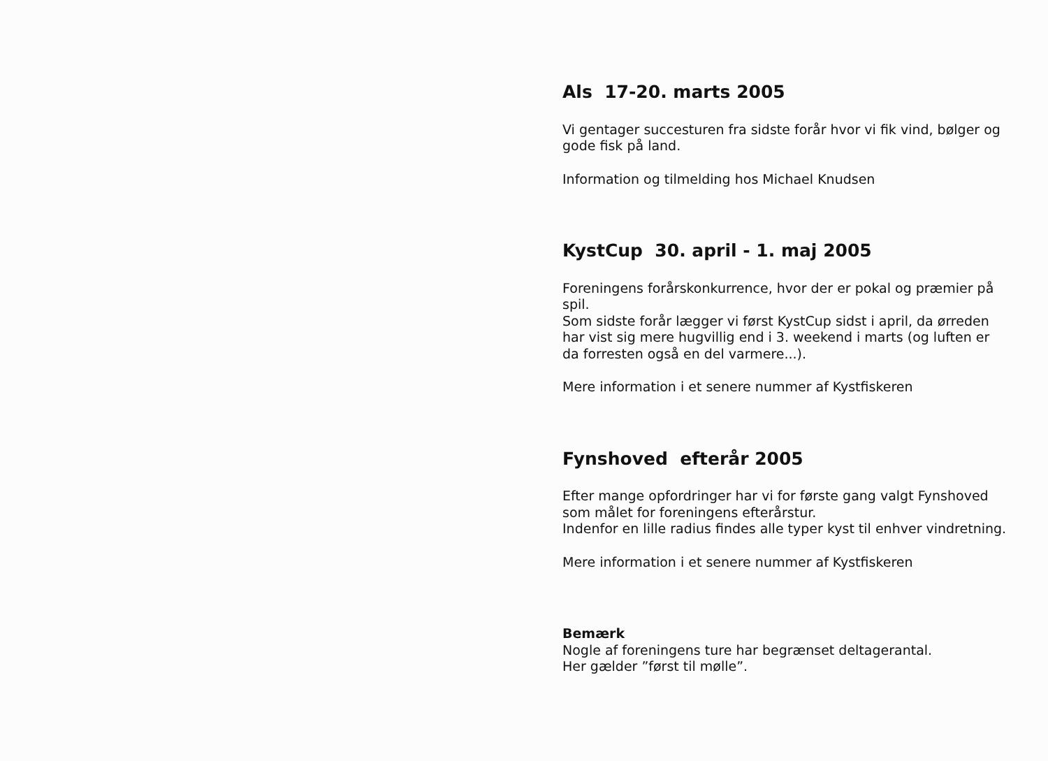Als 17-20. marts 2005
Vi gentager succesturen fra sidste forår hvor vi fik vind, bølger og gode fisk på land.
Information og tilmelding hos Michael Knudsen
KystCup 30. april - 1. maj 2005
Foreningens forårskonkurrence, hvor der er pokal og præmier på spil.
Som sidste forår lægger vi først KystCup sidst i april, da ørreden har vist sig mere hugvillig end i 3. weekend i marts (og luften er da forresten også en del varmere...).
Mere information i et senere nummer af Kystfiskeren
Fynshoved efterår 2005
Efter mange opfordringer har vi for første gang valgt Fynshoved som målet for foreningens efterårstur.
Indenfor en lille radius findes alle typer kyst til enhver vindretning.
Mere information i et senere nummer af Kystfiskeren
Bemærk
Nogle af foreningens ture har begrænset deltagerantal.
Her gælder ”først til mølle”.